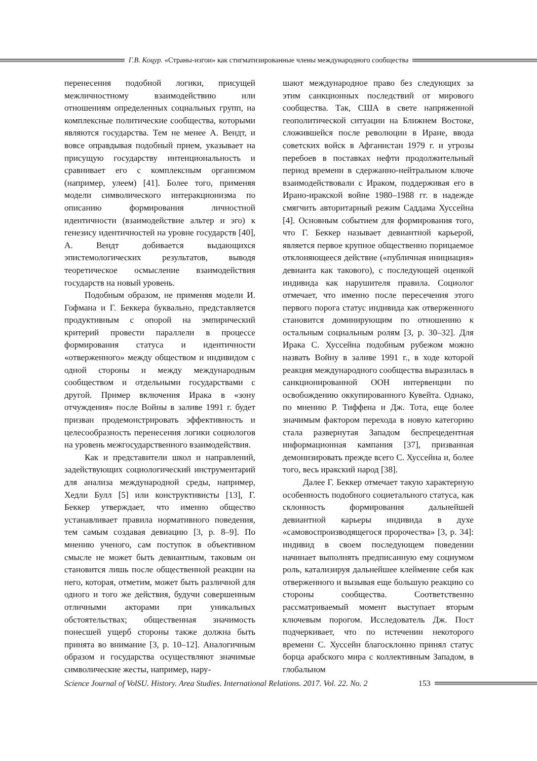Г.В. Коцур. «Страны-изгои» как стигматизированные члены международного сообщества
перенесения подобной логики, присущей межличностному взаимодействию или отношениям определенных социальных групп, на комплексные политические сообщества, которыми являются государства. Тем не менее А. Вендт, и вовсе оправдывая подобный прием, указывает на присущую государству интенциональность и сравнивает его с комплексным организмом (например, улеем) [41]. Более того, применяя модели символического интеракционизма по описанию формирования личностной идентичности (взаимодействие альтер и эго) к генезису идентичностей на уровне государств [40], А. Вендт добивается выдающихся эпистемологических результатов, выводя теоретическое осмысление взаимодействия государств на новый уровень.
Подобным образом, не применяя модели И. Гофмана и Г. Беккера буквально, представляется продуктивным с опорой на эмпирический критерий провести параллели в процессе формирования статуса и идентичности «отверженного» между обществом и индивидом с одной стороны и между международным сообществом и отдельными государствами с другой. Пример включения Ирака в «зону отчуждения» после Войны в заливе 1991 г. будет призван продемонстрировать эффективность и целесообразность перенесения логики социологов на уровень межгосударственного взаимодействия.
Как и представители школ и направлений, задействующих социологический инструментарий для анализа международной среды, например, Хедли Булл [5] или конструктивисты [13], Г. Беккер утверждает, что именно общество устанавливает правила нормативного поведения, тем самым создавая девиацию [3, p. 8–9]. По мнению ученого, сам поступок в объективном смысле не может быть девиантным, таковым он становится лишь после общественной реакции на него, которая, отметим, может быть различной для одного и того же действия, будучи совершенным отличными акторами при уникальных обстоятельствах; общественная значимость понесшей ущерб стороны также должна быть принята во внимание [3, p. 10–12]. Аналогичным образом и государства осуществляют значимые символические жесты, например, нару-
шают международное право без следующих за этим санкционных последствий от мирового сообщества. Так, США в свете напряженной геополитической ситуации на Ближнем Востоке, сложившейся после революции в Иране, ввода советских войск в Афганистан 1979 г. и угрозы перебоев в поставках нефти продолжительный период времени в сдержанно-нейтральном ключе взаимодействовали с Ираком, поддерживая его в Ирано-иракской войне 1980–1988 гг. в надежде смягчить авторитарный режим Саддама Хуссейна [4]. Основным событием для формирования того, что Г. Беккер называет девиантной карьерой, является первое крупное общественно порицаемое отклоняющееся действие («публичная инициация» девианта как такового), с последующей оценкой индивида как нарушителя правила. Социолог отмечает, что именно после пересечения этого первого порога статус индивида как отверженного становится доминирующим по отношению к остальным социальным ролям [3, p. 30–32]. Для Ирака С. Хуссейна подобным рубежом можно назвать Войну в заливе 1991 г., в ходе которой реакция международного сообщества выразилась в санкционированной ООН интервенции по освобождению оккупированного Кувейта. Однако, по мнению Р. Тиффена и Дж. Тота, еще более значимым фактором перехода в новую категорию стала развернутая Западом беспрецедентная информационная кампания [37], призванная демонизировать прежде всего С. Хуссейна и, более того, весь иракский народ [38].
Далее Г. Беккер отмечает такую характерную особенность подобного социетального статуса, как склонность формирования дальнейшей девиантной карьеры индивида в духе «самовоспроизводящегося пророчества» [3, p. 34]: индивид в своем последующем поведении начинает выполнять предписанную ему социумом роль, катализируя дальнейшее клеймение себя как отверженного и вызывая еще большую реакцию со стороны сообщества. Соответственно рассматриваемый момент выступает вторым ключевым порогом. Исследователь Дж. Пост подчеркивает, что по истечении некоторого времени С. Хуссейн благосклонно принял статус борца арабского мира с коллективным Западом, в глобальном
Science Journal of VolSU. History. Area Studies. International Relations. 2017. Vol. 22. No. 2 153